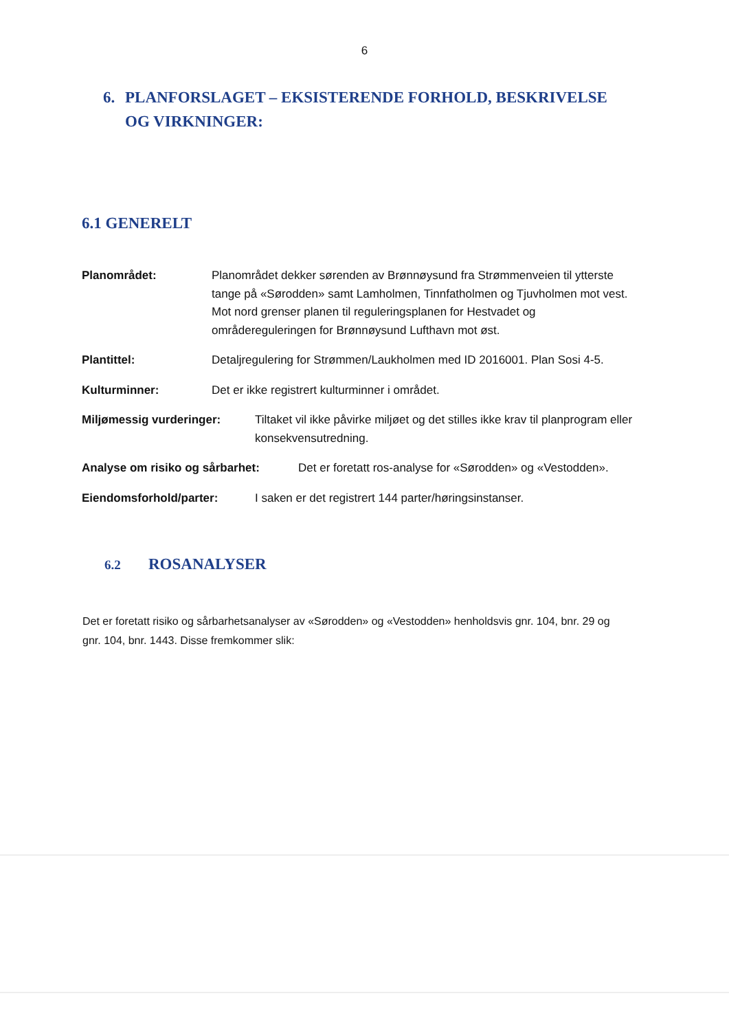6
6. PLANFORSLAGET – EKSISTERENDE FORHOLD, BESKRIVELSE OG VIRKNINGER:
6.1 GENERELT
Planområdet: Planområdet dekker sørenden av Brønnøysund fra Strømmenveien til ytterste tange på «Sørodden» samt Lamholmen, Tinnfatholmen og Tjuvholmen mot vest. Mot nord grenser planen til reguleringsplanen for Hestvadet og områdereguleringen for Brønnøysund Lufthavn mot øst.
Plantittel: Detaljregulering for Strømmen/Laukholmen med ID 2016001. Plan Sosi 4-5.
Kulturminner: Det er ikke registrert kulturminner i området.
Miljømessig vurderinger: Tiltaket vil ikke påvirke miljøet og det stilles ikke krav til planprogram eller konsekvensutredning.
Analyse om risiko og sårbarhet: Det er foretatt ros-analyse for «Sørodden» og «Vestodden».
Eiendomsforhold/parter: I saken er det registrert 144 parter/høringsinstanser.
6.2 ROSANALYSER
Det er foretatt risiko og sårbarhetsanalyser av «Sørodden» og «Vestodden» henholdsvis gnr. 104, bnr. 29 og gnr. 104, bnr. 1443. Disse fremkommer slik: